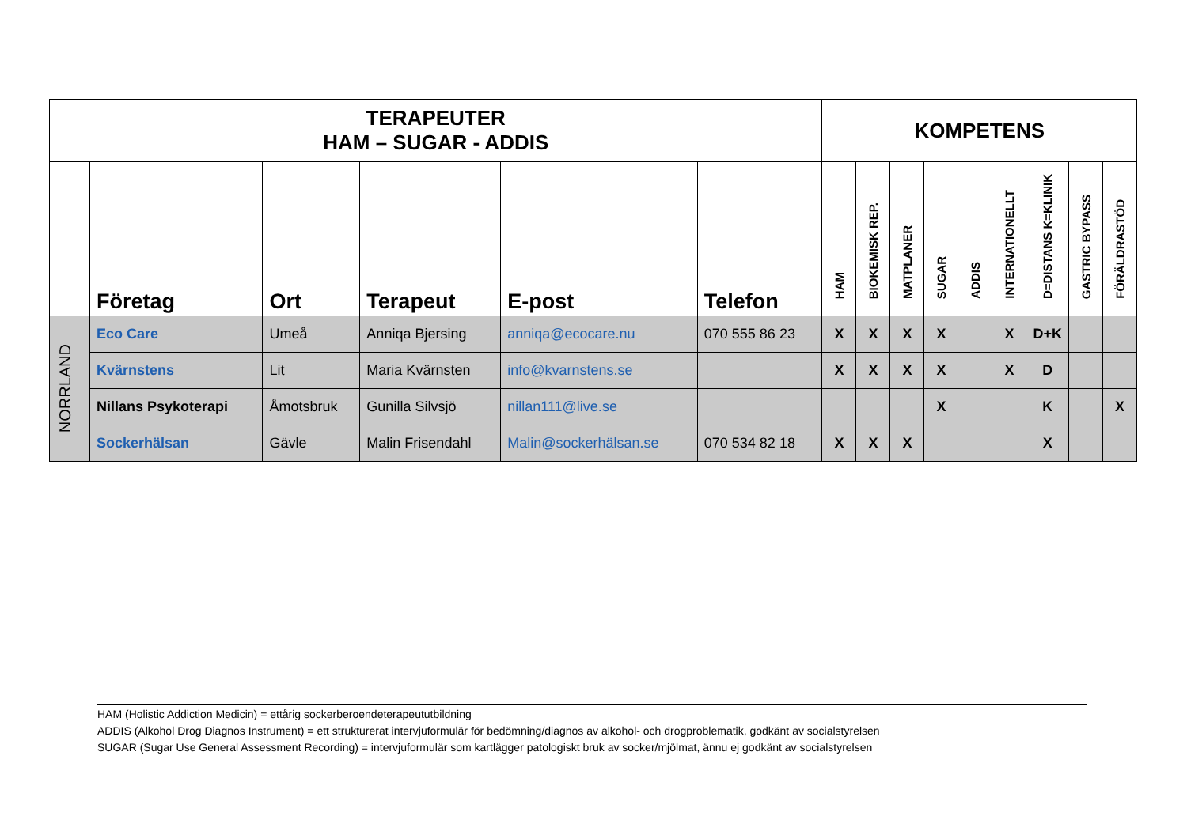| TERAPEUTER HAM – SUGAR - ADDIS | | | | | | KOMPETENS | | | | | | | | |
| | Företag | Ort | Terapeut | E-post | Telefon | HAM | BIOKEMISK REP. | MATPLANER | SUGAR | ADDIS | INTERNATIONELLT | D=DISTANS K=KLINIK | GASTRIC BYPASS | FÖRÄLDRASTÖD |
| NORRLAND | Eco Care | Umeå | Anniqa Bjersing | anniqa@ecocare.nu | 070 555 86 23 | X | X | X | X | | X | D+K | | |
| | Kvärnstens | Lit | Maria Kvärnsten | info@kvarnstens.se | | X | X | X | X | | X | D | | |
| | Nillans Psykoterapi | Åmotsbruk | Gunilla Silvsjö | nillan111@live.se | | | | | X | | | K | | X |
| | Sockerhälsan | Gävle | Malin Frisendahl | Malin@sockerhälsan.se | 070 534 82 18 | X | X | X | | | | X | | |
HAM (Holistic Addiction Medicin) = ettårig sockerberoendeterapeututbildning
ADDIS (Alkohol Drog Diagnos Instrument) = ett strukturerat intervjuformulär för bedömning/diagnos av alkohol- och drogproblematik, godkänt av socialstyrelsen
SUGAR (Sugar Use General Assessment Recording) = intervjuformulär som kartlägger patologiskt bruk av socker/mjölmat, ännu ej godkänt av socialstyrelsen